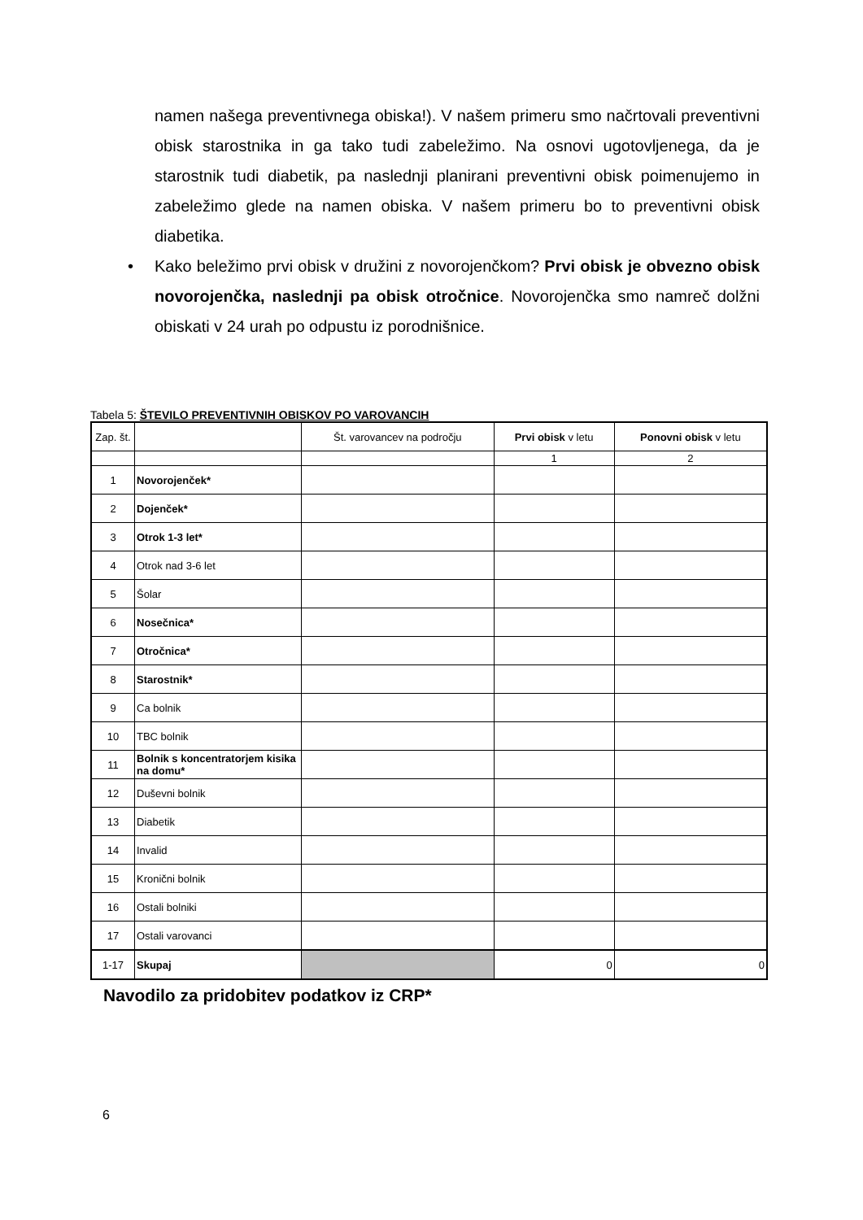namen našega preventivnega obiska!). V našem primeru smo načrtovali preventivni obisk starostnika in ga tako tudi zabeležimo. Na osnovi ugotovljenega, da je starostnik tudi diabetik, pa naslednji planirani preventivni obisk poimenujemo in zabeležimo glede na namen obiska. V našem primeru bo to preventivni obisk diabetika.
• Kako beležimo prvi obisk v družini z novorojenčkom? Prvi obisk je obvezno obisk novorojenčka, naslednji pa obisk otročnice. Novorojenčka smo namreč dolžni obiskati v 24 urah po odpustu iz porodnišnice.
Tabela 5: ŠTEVILO PREVENTIVNIH OBISKOV PO VAROVANCIH
| Zap. št. | | Št. varovancev na področju | Prvi obisk v letu | Ponovni obisk v letu |
| --- | --- | --- | --- | --- |
| | | | 1 | 2 |
| 1 | Novorojenček* | | | |
| 2 | Dojenček* | | | |
| 3 | Otrok 1-3 let* | | | |
| 4 | Otrok nad 3-6 let | | | |
| 5 | Šolar | | | |
| 6 | Nosečnica* | | | |
| 7 | Otročnica* | | | |
| 8 | Starostnik* | | | |
| 9 | Ca bolnik | | | |
| 10 | TBC bolnik | | | |
| 11 | Bolnik s koncentratorjem kisika na domu* | | | |
| 12 | Duševni bolnik | | | |
| 13 | Diabetik | | | |
| 14 | Invalid | | | |
| 15 | Kronični bolnik | | | |
| 16 | Ostali bolniki | | | |
| 17 | Ostali varovanci | | | |
| 1-17 | Skupaj | | 0 | 0 |
Navodilo za pridobitev podatkov iz CRP*
6